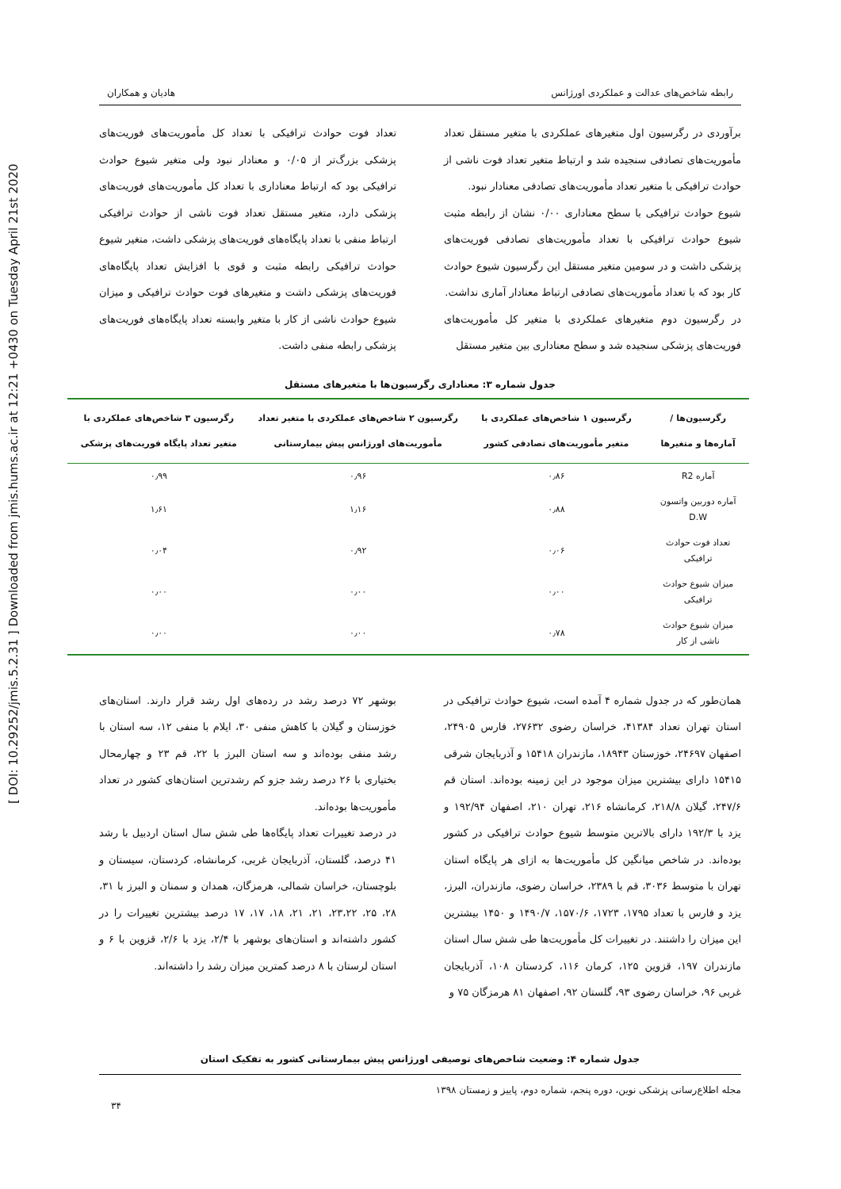[ DOI: 10.29252/jmis.5.2.31 ] Downloaded from jmis.hums.ac.ir at 12:21 +0430 on Tuesday April 21st 2020
هادیان و همکاران رابطه شاخص‌های عدالت و عملکردی اورژانس
برآوردی در رگرسیون اول متغیرهای عملکردی با متغیر مستقل تعداد مأموریت‌های تصادفی سنجیده شد و ارتباط متغیر تعداد فوت ناشی از حوادث ترافیکی با متغیر تعداد مأموریت‌های تصادفی معنادار نبود.
شیوع حوادث ترافیکی با سطح معناداری ۰/۰۰ نشان از رابطه مثبت شیوع حوادث ترافیکی با تعداد مأموریت‌های تصادفی فوریت‌های پزشکی داشت و در سومین متغیر مستقل این رگرسیون شیوع حوادث کار بود که با تعداد مأموریت‌های تصادفی ارتباط معنادار آماری نداشت.
در رگرسیون دوم متغیرهای عملکردی با متغیر کل مأموریت‌های فوریت‌های پزشکی سنجیده شد و سطح معناداری بین متغیر مستقل
تعداد فوت حوادث ترافیکی با تعداد کل مأموریت‌های فوریت‌های پزشکی بزرگ‌تر از ۰/۰۵ و معنادار نبود ولی متغیر شیوع حوادث ترافیکی بود که ارتباط معناداری با تعداد کل مأموریت‌های فوریت‌های پزشکی دارد، متغیر مستقل تعداد فوت ناشی از حوادث ترافیکی ارتباط منفی با تعداد پایگاه‌های فوریت‌های پزشکی داشت، متغیر شیوع حوادث ترافیکی رابطه مثبت و قوی با افزایش تعداد پایگاه‌های فوریت‌های پزشکی داشت و متغیرهای فوت حوادث ترافیکی و میزان شیوع حوادث ناشی از کار با متغیر وابسته تعداد پایگاه‌های فوریت‌های پزشکی رابطه منفی داشت.
جدول شماره ۳: معناداری رگرسیون‌ها با متغیرهای مستقل
| رگرسیون‌ها / آماره‌ها و متغیرها | رگرسیون ۱ شاخص‌های عملکردی با متغیر مأموریت‌های تصادفی کشور | رگرسیون ۲ شاخص‌های عملکردی با متغیر تعداد مأموریت‌های اورژانس پیش بیمارستانی | رگرسیون ۳ شاخص‌های عملکردی با متغیر تعداد پایگاه فوریت‌های پزشکی |
| --- | --- | --- | --- |
| آماره R2 | ۰٫۸۶ | ۰٫۹۶ | ۰٫۹۹ |
| آماره دوربین واتسون D.W | ۰٫۸۸ | ۱٫۱۶ | ۱٫۶۱ |
| تعداد فوت حوادث ترافیکی | ۰٫۰۶ | ۰٫۹۲ | ۰٫۰۴ |
| میزان شیوع حوادث ترافیکی | ۰٫۰۰ | ۰٫۰۰ | ۰٫۰۰ |
| میزان شیوع حوادث ناشی از کار | ۰٫۷۸ | ۰٫۰۰ | ۰٫۰۰ |
همان‌طور که در جدول شماره ۴ آمده است، شیوع حوادث ترافیکی در استان تهران تعداد ۴۱۳۸۴، خراسان رضوی ۲۷۶۳۲، فارس ۲۴۹۰۵، اصفهان ۲۴۶۹۷، خوزستان ۱۸۹۴۳، مازندران ۱۵۴۱۸ و آذربایجان شرقی ۱۵۴۱۵ دارای بیشترین میزان موجود در این زمینه بوده‌اند. استان قم ۲۴۷/۶، گیلان ۲۱۸/۸، کرمانشاه ۲۱۶، تهران ۲۱۰، اصفهان ۱۹۲/۹۴ و یزد با ۱۹۲/۳ دارای بالاترین متوسط شیوع حوادث ترافیکی در کشور بوده‌اند. در شاخص میانگین کل مأموریت‌ها به ازای هر پایگاه استان تهران با متوسط ۳۰۳۶، قم با ۲۳۸۹، خراسان رضوی، مازندران، البرز، یزد و فارس با تعداد ۱۷۹۵، ۱۷۲۳، ۱۵۷۰/۶، ۱۴۹۰/۷ و ۱۴۵۰ بیشترین این میزان را داشتند. در تغییرات کل مأموریت‌ها طی شش سال استان مازندران ۱۹۷، قزوین ۱۲۵، کرمان ۱۱۶، کردستان ۱۰۸، آذربایجان غربی ۹۶، خراسان رضوی ۹۳، گلستان ۹۲، اصفهان ۸۱ هرمزگان ۷۵ و
بوشهر ۷۲ درصد رشد در رده‌های اول رشد قرار دارند. استان‌های خوزستان و گیلان با کاهش منفی ۳۰، ایلام با منفی ۱۲، سه استان با رشد منفی بوده‌اند و سه استان البرز با ۲۲، قم ۲۳ و چهارمحال بختیاری با ۲۶ درصد رشد جزو کم رشدترین استان‌های کشور در تعداد مأموریت‌ها بوده‌اند.
در درصد تغییرات تعداد پایگاه‌ها طی شش سال استان اردبیل با رشد ۴۱ درصد، گلستان، آذربایجان غربی، کرمانشاه، کردستان، سیستان و بلوچستان، خراسان شمالی، هرمزگان، همدان و سمنان و البرز با ۳۱، ۲۸، ۲۵، ۲۳،۲۲، ۲۱، ۲۱، ۱۸، ۱۷، ۱۷ درصد بیشترین تغییرات را در کشور داشته‌اند و استان‌های بوشهر با ۲/۴، یزد با ۲/۶، قزوین با ۶ و استان لرستان با ۸ درصد کمترین میزان رشد را داشته‌اند.
جدول شماره ۴: وضعیت شاخص‌های توصیفی اورژانس پیش بیمارستانی کشور به تفکیک استان
مجله اطلاع‌رسانی پزشکی نوین، دوره پنجم، شماره دوم، پاییز و زمستان ۱۳۹۸
۳۴